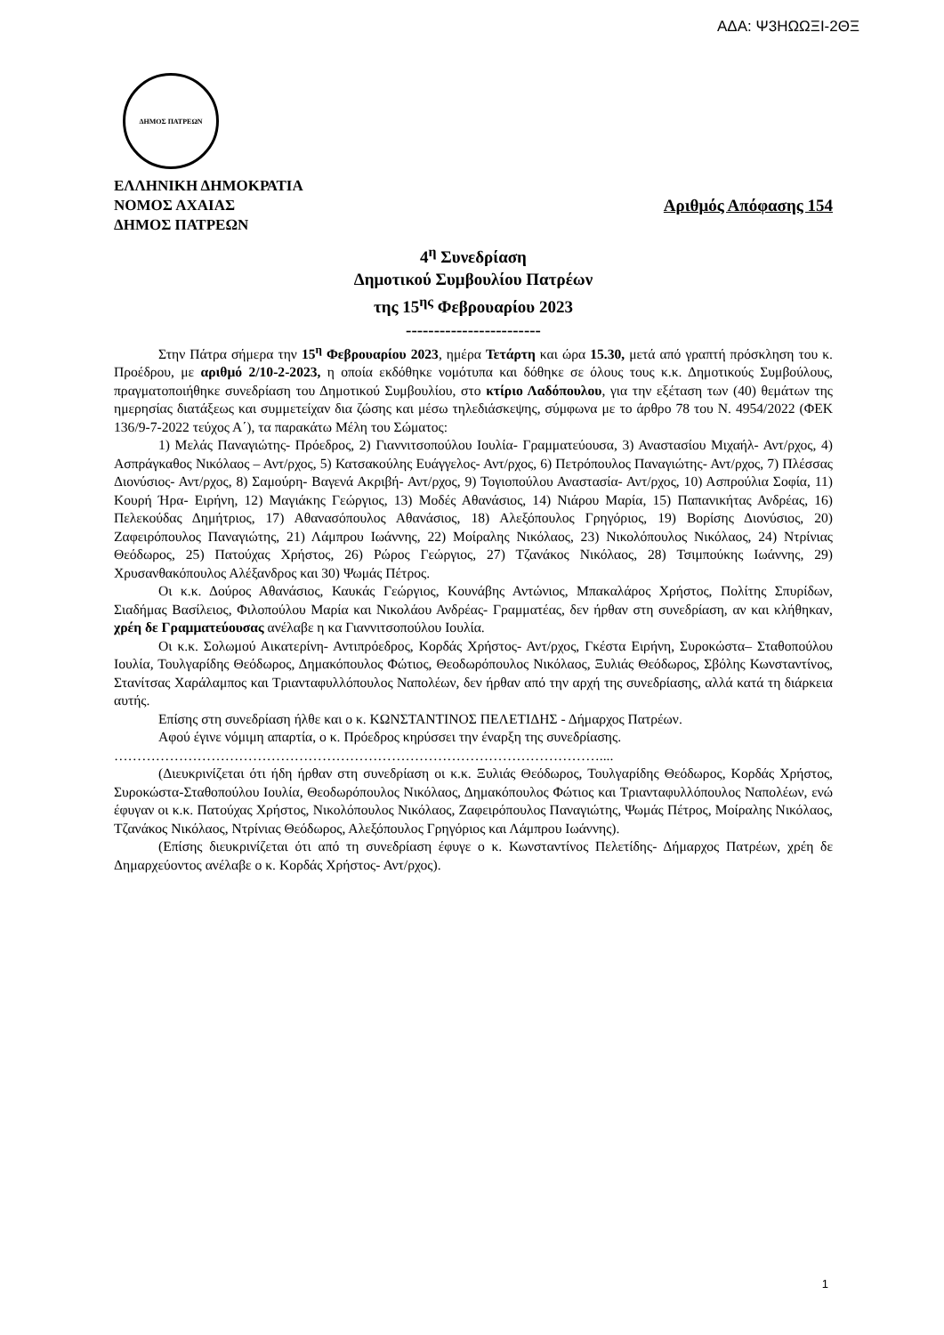ΑΔΑ: Ψ3ΗΩΩΞΙ-2ΘΞ
ΔΗΜΟΣ ΠΑΤΡΕΩΝ
ΕΛΛΗΝΙΚΗ ΔΗΜΟΚΡΑΤΙΑ
ΝΟΜΟΣ ΑΧΑΙΑΣ Αριθμός Απόφασης 154
ΔΗΜΟΣ ΠΑΤΡΕΩΝ
4<sup>η</sup> Συνεδρίαση
Δημοτικού Συμβουλίου Πατρέων
της 15<sup>ης</sup> Φεβρουαρίου 2023
------------------------
Στην Πάτρα σήμερα την 15<sup>η</sup> Φεβρουαρίου 2023, ημέρα Τετάρτη και ώρα 15.30, μετά από γραπτή πρόσκληση του κ. Προέδρου, με αριθμό 2/10-2-2023, η οποία εκδόθηκε νομότυπα και δόθηκε σε όλους τους κ.κ. Δημοτικούς Συμβούλους, πραγματοποιήθηκε συνεδρίαση του Δημοτικού Συμβουλίου, στο κτίριο Λαδόπουλου, για την εξέταση των (40) θεμάτων της ημερησίας διατάξεως και συμμετείχαν δια ζώσης και μέσω τηλεδιάσκεψης, σύμφωνα με το άρθρο 78 του Ν. 4954/2022 (ΦΕΚ 136/9-7-2022 τεύχος Α΄), τα παρακάτω Μέλη του Σώματος:
1) Μελάς Παναγιώτης- Πρόεδρος, 2) Γιαννιτσοπούλου Ιουλία- Γραμματεύουσα, 3) Αναστασίου Μιχαήλ- Αντ/ρχος, 4) Ασπράγκαθος Νικόλαος – Αντ/ρχος, 5) Κατσακούλης Ευάγγελος- Αντ/ρχος, 6) Πετρόπουλος Παναγιώτης- Αντ/ρχος, 7) Πλέσσας Διονύσιος- Αντ/ρχος, 8) Σαμούρη- Βαγενά Ακριβή- Αντ/ρχος, 9) Τογιοπούλου Αναστασία- Αντ/ρχος, 10) Ασπρούλια Σοφία, 11) Κουρή Ήρα- Ειρήνη, 12) Μαγιάκης Γεώργιος, 13) Μοδές Αθανάσιος, 14) Νιάρου Μαρία, 15) Παπανικήτας Ανδρέας, 16) Πελεκούδας Δημήτριος, 17) Αθανασόπουλος Αθανάσιος, 18) Αλεξόπουλος Γρηγόριος, 19) Βορίσης Διονύσιος, 20) Ζαφειρόπουλος Παναγιώτης, 21) Λάμπρου Ιωάννης, 22) Μοίραλης Νικόλαος, 23) Νικολόπουλος Νικόλαος, 24) Ντρίνιας Θεόδωρος, 25) Πατούχας Χρήστος, 26) Ρώρος Γεώργιος, 27) Τζανάκος Νικόλαος, 28) Τσιμπούκης Ιωάννης, 29) Χρυσανθακόπουλος Αλέξανδρος και 30) Ψωμάς Πέτρος.
Οι κ.κ. Δούρος Αθανάσιος, Καυκάς Γεώργιος, Κουνάβης Αντώνιος, Μπακαλάρος Χρήστος, Πολίτης Σπυρίδων, Σιαδήμας Βασίλειος, Φιλοπούλου Μαρία και Νικολάου Ανδρέας- Γραμματέας, δεν ήρθαν στη συνεδρίαση, αν και κλήθηκαν, χρέη δε Γραμματεύουσας ανέλαβε η κα Γιαννιτσοπούλου Ιουλία.
Οι κ.κ. Σολωμού Αικατερίνη- Αντιπρόεδρος, Κορδάς Χρήστος- Αντ/ρχος, Γκέστα Ειρήνη, Συροκώστα– Σταθοπούλου Ιουλία, Τουλγαρίδης Θεόδωρος, Δημακόπουλος Φώτιος, Θεοδωρόπουλος Νικόλαος, Ξυλιάς Θεόδωρος, Σβόλης Κωνσταντίνος, Στανίτσας Χαράλαμπος και Τριανταφυλλόπουλος Ναπολέων, δεν ήρθαν από την αρχή της συνεδρίασης, αλλά κατά τη διάρκεια αυτής.
Επίσης στη συνεδρίαση ήλθε και ο κ. ΚΩΝΣΤΑΝΤΙΝΟΣ ΠΕΛΕΤΙΔΗΣ - Δήμαρχος Πατρέων.
Αφού έγινε νόμιμη απαρτία, ο κ. Πρόεδρος κηρύσσει την έναρξη της συνεδρίασης.
……………………………………………………………………………………………....
(Διευκρινίζεται ότι ήδη ήρθαν στη συνεδρίαση οι κ.κ. Ξυλιάς Θεόδωρος, Τουλγαρίδης Θεόδωρος, Κορδάς Χρήστος, Συροκώστα-Σταθοπούλου Ιουλία, Θεοδωρόπουλος Νικόλαος, Δημακόπουλος Φώτιος και Τριανταφυλλόπουλος Ναπολέων, ενώ έφυγαν οι κ.κ. Πατούχας Χρήστος, Νικολόπουλος Νικόλαος, Ζαφειρόπουλος Παναγιώτης, Ψωμάς Πέτρος, Μοίραλης Νικόλαος, Τζανάκος Νικόλαος, Ντρίνιας Θεόδωρος, Αλεξόπουλος Γρηγόριος και Λάμπρου Ιωάννης).
(Επίσης διευκρινίζεται ότι από τη συνεδρίαση έφυγε ο κ. Κωνσταντίνος Πελετίδης- Δήμαρχος Πατρέων, χρέη δε Δημαρχεύοντος ανέλαβε ο κ. Κορδάς Χρήστος- Αντ/ρχος).
1